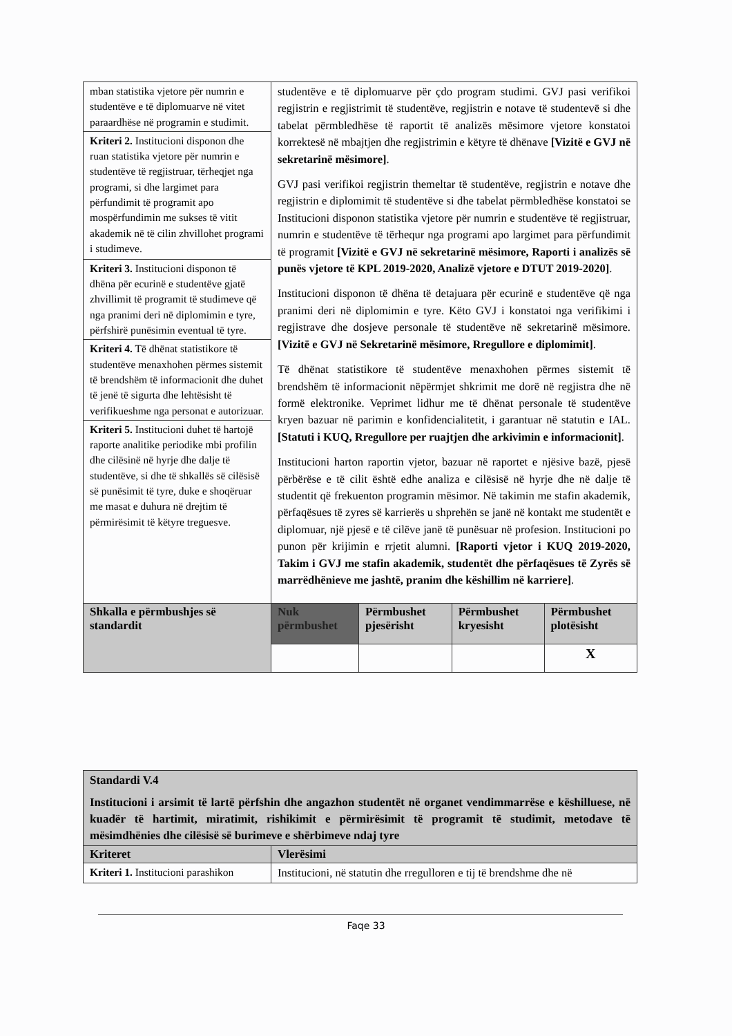| mban statistika vjetore për numrin e studentëve e të diplomuarve në vitet paraardhëse në programin e studimit. | studentëve e të diplomuarve për çdo program studimi. GVJ pasi verifikoi regjistrin e regjistrimit të studentëve, regjistrin e notave të studentevë si dhe tabelat përmbledhëse të raportit të analizës mësimore vjetore konstatoi korrektesë në mbajtjen dhe regjistrimin e këtyre të dhënave [Vizitë e GVJ në sekretarinë mësimore] . GVJ pasi verifikoi regjistrin themeltar të studentëve, regjistrin e notave dhe regjistrin e diplomimit të studentëve si dhe tabelat përmbledhëse konstatoi se Institucioni disponon statistika vjetore për numrin e studentëve të regjistruar, numrin e studentëve të tërhequr nga programi apo largimet para përfundimit të programit [Vizitë e GVJ në sekretarinë mësimore, Raporti i analizës së punës vjetore të KPL 2019-2020, Analizë vjetore e DTUT 2019-2020] . Institucioni disponon të dhëna të detajuara për ecurinë e studentëve që nga pranimi deri në diplomimin e tyre. Këto GVJ i konstatoi nga verifikimi i regjistrave dhe dosjeve personale të studentëve në sekretarinë mësimore. [Vizitë e GVJ në Sekretarinë mësimore, Rregullore e diplomimit] . Të dhënat statistikore të studentëve menaxhohen përmes sistemit të brendshëm të informacionit nëpërmjet shkrimit me dorë në regjistra dhe në formë elektronike. Veprimet lidhur me të dhënat personale të studentëve kryen bazuar në parimin e konfidencialitetit, i garantuar në statutin e IAL. [Statuti i KUQ, Rregullore per ruajtjen dhe arkivimin e informacionit] . Institucioni harton raportin vjetor, bazuar në raportet e njësive bazë, pjesë përbërëse e të cilit është edhe analiza e cilësisë në hyrje dhe në dalje të studentit që frekuenton programin mësimor. Në takimin me stafin akademik, përfaqësues të zyres së karrierës u shprehën se janë në kontakt me studentët e diplomuar, një pjesë e të cilëve janë të punësuar në profesion. Institucioni po punon për krijimin e rrjetit alumni. [Raporti vjetor i KUQ 2019-2020, Takim i GVJ me stafin akademik, studentët dhe përfaqësues të Zyrës së marrëdhënieve me jashtë, pranim dhe këshillim në karriere] . | | | |
| Kriteri 2. Institucioni disponon dhe ruan statistika vjetore për numrin e studentëve të regjistruar, tërheqjet nga programi, si dhe largimet para përfundimit të programit apo mospërfundimin me sukses të vitit akademik në të cilin zhvillohet programi i studimeve. | | | | |
| Kriteri 3. Institucioni disponon të dhëna për ecurinë e studentëve gjatë zhvillimit të programit të studimeve që nga pranimi deri në diplomimin e tyre, përfshirë punësimin eventual të tyre. | | | | |
| Kriteri 4. Të dhënat statistikore të studentëve menaxhohen përmes sistemit të brendshëm të informacionit dhe duhet të jenë të sigurta dhe lehtësisht të verifikueshme nga personat e autorizuar. | | | | |
| Kriteri 5. Institucioni duhet të hartojë raporte analitike periodike mbi profilin dhe cilësinë në hyrje dhe dalje të studentëve, si dhe të shkallës së cilësisë së punësimit të tyre, duke e shoqëruar me masat e duhura në drejtim të përmirësimit të këtyre treguesve. | | | | |
| Shkalla e përmbushjes së standardit | Nuk përmbushet | Përmbushet pjesërisht | Përmbushet kryesisht | Përmbushet plotësisht |
| | | | | X |
| Standardi V.4 Institucioni i arsimit të lartë përfshin dhe angazhon studentët në organet vendimmarrëse e këshilluese, në kuadër të hartimit, miratimit, rishikimit e përmirësimit të programit të studimit, metodave të mësimdhënies dhe cilësisë së burimeve e shërbimeve ndaj tyre | |
| Kriteret | Vlerësimi |
| Kriteri 1. Institucioni parashikon | Institucioni, në statutin dhe rregulloren e tij të brendshme dhe në |
Faqe 33